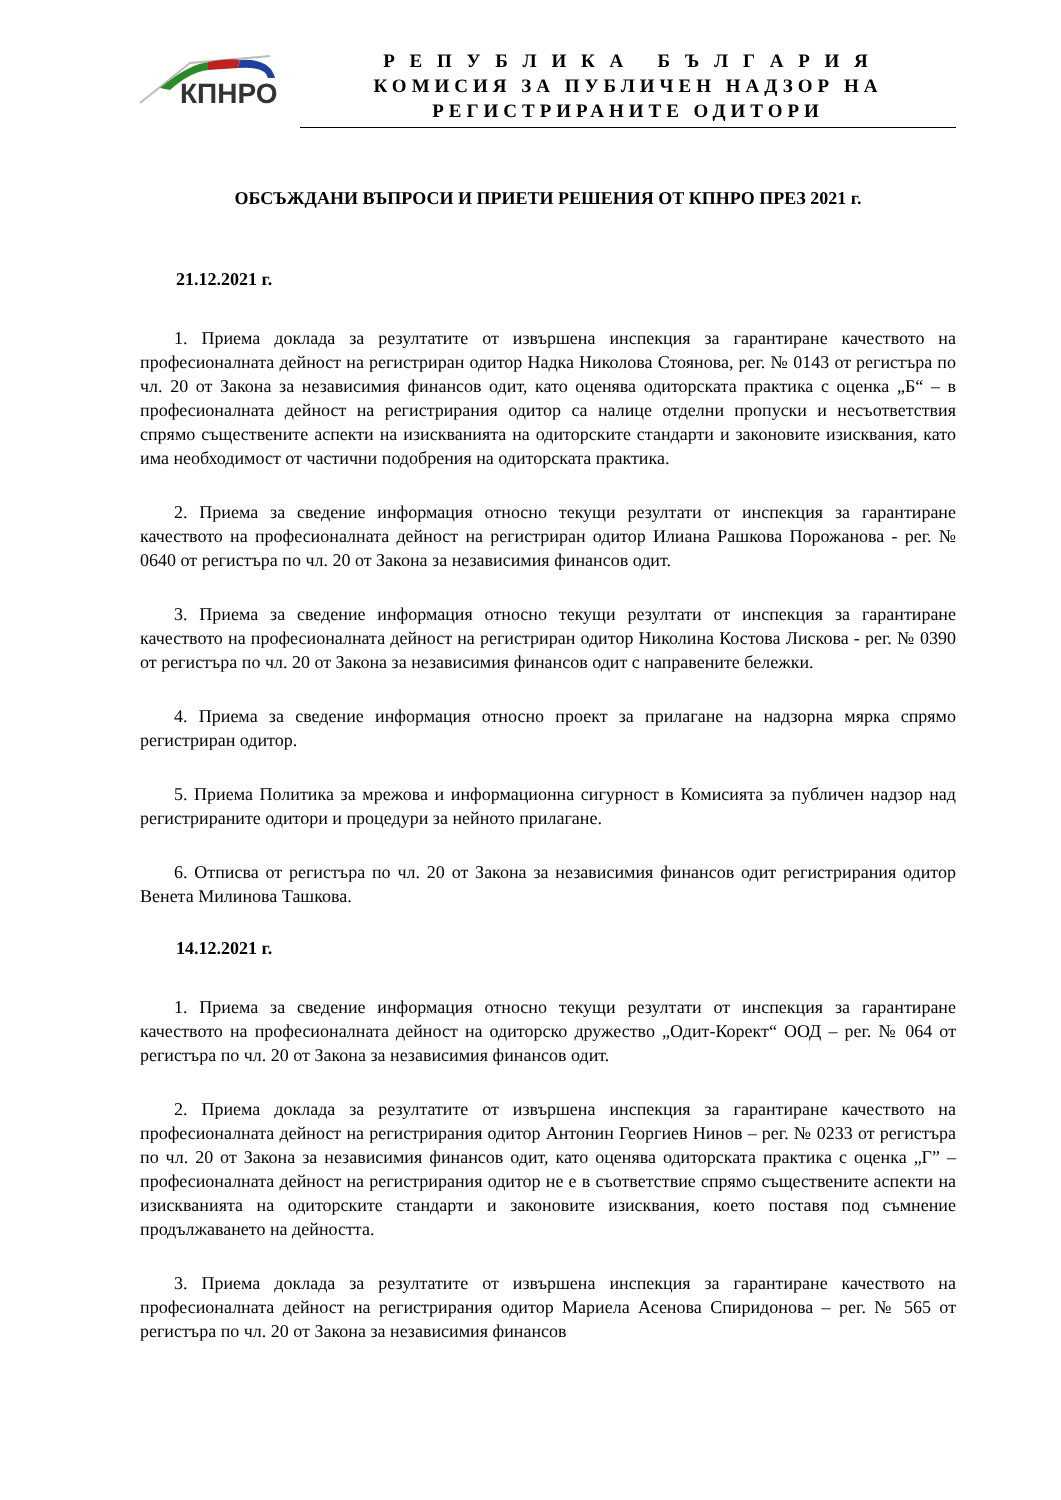КПНРО
Р Е П У Б Л И К А Б Ъ Л Г А Р И Я
КОМИСИЯ ЗА ПУБЛИЧЕН НАДЗОР НА
РЕГИСТРИРАНИТЕ ОДИТОРИ
ОБСЪЖДАНИ ВЪПРОСИ И ПРИЕТИ РЕШЕНИЯ ОТ КПНРО ПРЕЗ 2021 г.
21.12.2021 г.
1. Приема доклада за резултатите от извършена инспекция за гарантиране качеството на професионалната дейност на регистриран одитор Надка Николова Стоянова, рег. № 0143 от регистъра по чл. 20 от Закона за независимия финансов одит, като оценява одиторската практика с оценка „Б“ – в професионалната дейност на регистрирания одитор са налице отделни пропуски и несъответствия спрямо съществените аспекти на изискванията на одиторските стандарти и законовите изисквания, като има необходимост от частични подобрения на одиторската практика.
2. Приема за сведение информация относно текущи резултати от инспекция за гарантиране качеството на професионалната дейност на регистриран одитор Илиана Рашкова Порожанова - рег. № 0640 от регистъра по чл. 20 от Закона за независимия финансов одит.
3. Приема за сведение информация относно текущи резултати от инспекция за гарантиране качеството на професионалната дейност на регистриран одитор Николина Костова Лискова - рег. № 0390 от регистъра по чл. 20 от Закона за независимия финансов одит с направените бележки.
4. Приема за сведение информация относно проект за прилагане на надзорна мярка спрямо регистриран одитор.
5. Приема Политика за мрежова и информационна сигурност в Комисията за публичен надзор над регистрираните одитори и процедури за нейното прилагане.
6. Отписва от регистъра по чл. 20 от Закона за независимия финансов одит регистрирания одитор Венета Милинова Ташкова.
14.12.2021 г.
1. Приема за сведение информация относно текущи резултати от инспекция за гарантиране качеството на професионалната дейност на одиторско дружество „Одит-Корект“ ООД – рег. № 064 от регистъра по чл. 20 от Закона за независимия финансов одит.
2. Приема доклада за резултатите от извършена инспекция за гарантиране качеството на професионалната дейност на регистрирания одитор Антонин Георгиев Нинов – рег. № 0233 от регистъра по чл. 20 от Закона за независимия финансов одит, като оценява одиторската практика с оценка „Г” – професионалната дейност на регистрирания одитор не е в съответствие спрямо съществените аспекти на изискванията на одиторските стандарти и законовите изисквания, което поставя под съмнение продължаването на дейността.
3. Приема доклада за резултатите от извършена инспекция за гарантиране качеството на професионалната дейност на регистрирания одитор Мариела Асенова Спиридонова – рег. № 565 от регистъра по чл. 20 от Закона за независимия финансов